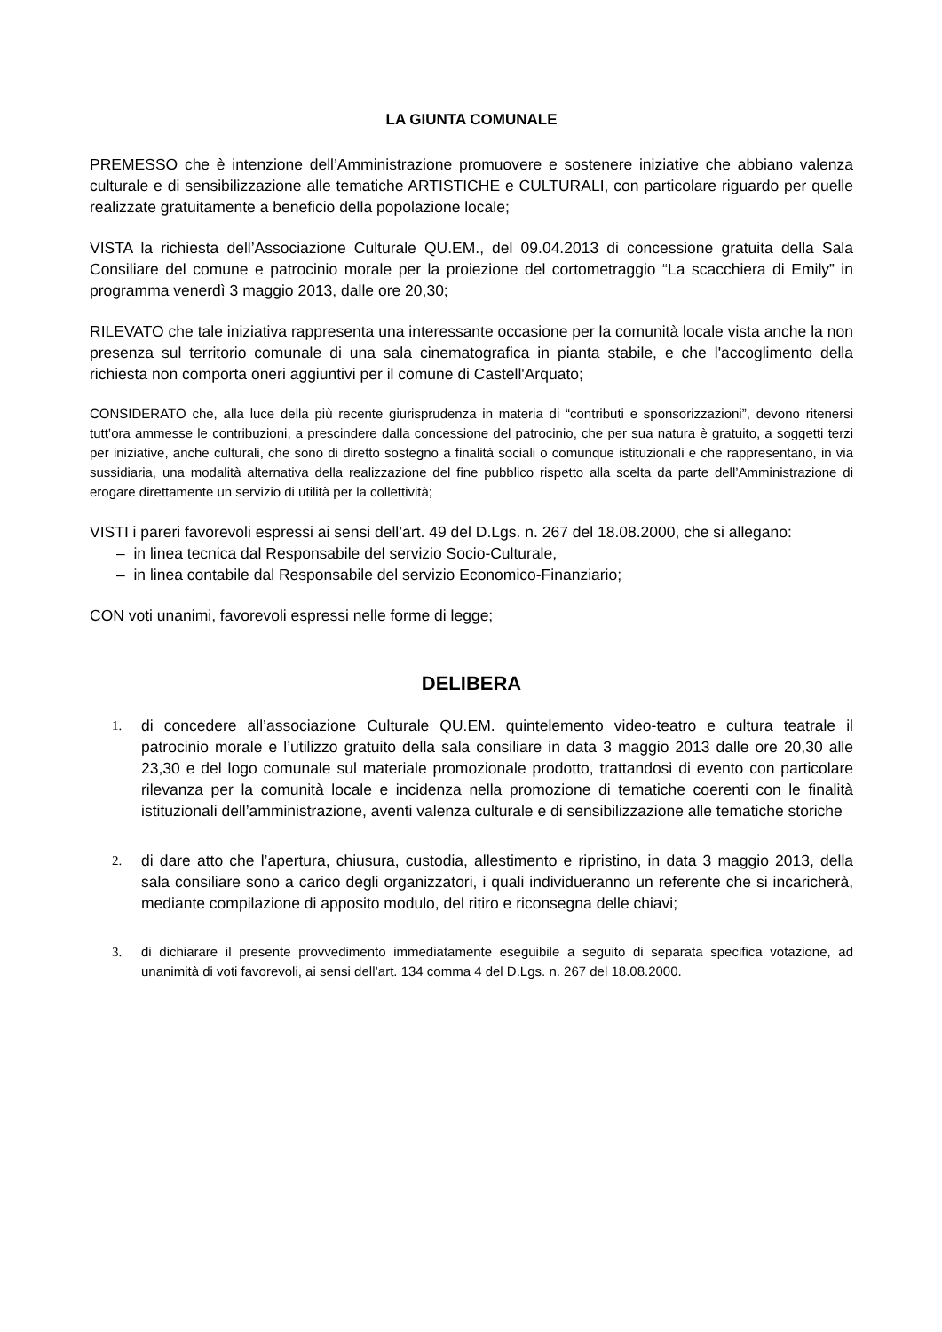LA GIUNTA COMUNALE
PREMESSO che è intenzione dell’Amministrazione promuovere e sostenere iniziative che abbiano valenza culturale e di sensibilizzazione alle tematiche ARTISTICHE e CULTURALI, con particolare riguardo per quelle realizzate gratuitamente a beneficio della popolazione locale;
VISTA la richiesta dell’Associazione Culturale QU.EM., del 09.04.2013 di concessione gratuita della Sala Consiliare del comune e patrocinio morale per la proiezione del cortometraggio “La scacchiera di Emily” in programma venerdì 3 maggio 2013, dalle ore 20,30;
RILEVATO che tale iniziativa rappresenta una interessante occasione per la comunità locale vista anche la non presenza sul territorio comunale di una sala cinematografica in pianta stabile, e che l'accoglimento della richiesta non comporta oneri aggiuntivi per il comune di Castell'Arquato;
CONSIDERATO che, alla luce della più recente giurisprudenza in materia di “contributi e sponsorizzazioni”, devono ritenersi tutt’ora ammesse le contribuzioni, a prescindere dalla concessione del patrocinio, che per sua natura è gratuito, a soggetti terzi per iniziative, anche culturali, che sono di diretto sostegno a finalità sociali o comunque istituzionali e che rappresentano, in via sussidiaria, una modalità alternativa della realizzazione del fine pubblico rispetto alla scelta da parte dell’Amministrazione di erogare direttamente un servizio di utilità per la collettività;
VISTI i pareri favorevoli espressi ai sensi dell’art. 49 del D.Lgs. n. 267 del 18.08.2000, che si allegano:
– in linea tecnica dal Responsabile del servizio Socio-Culturale,
– in linea contabile dal Responsabile del servizio Economico-Finanziario;
CON voti unanimi, favorevoli espressi nelle forme di legge;
DELIBERA
1. di concedere all’associazione Culturale QU.EM. quintelemento video-teatro e cultura teatrale il patrocinio morale e l’utilizzo gratuito della sala consiliare in data 3 maggio 2013 dalle ore 20,30 alle 23,30 e del logo comunale sul materiale promozionale prodotto, trattandosi di evento con particolare rilevanza per la comunità locale e incidenza nella promozione di tematiche coerenti con le finalità istituzionali dell’amministrazione, aventi valenza culturale e di sensibilizzazione alle tematiche storiche
2. di dare atto che l’apertura, chiusura, custodia, allestimento e ripristino, in data 3 maggio 2013, della sala consiliare sono a carico degli organizzatori, i quali individueranno un referente che si incaricherà, mediante compilazione di apposito modulo, del ritiro e riconsegna delle chiavi;
3. di dichiarare il presente provvedimento immediatamente eseguibile a seguito di separata specifica votazione, ad unanimità di voti favorevoli, ai sensi dell’art. 134 comma 4 del D.Lgs. n. 267 del 18.08.2000.